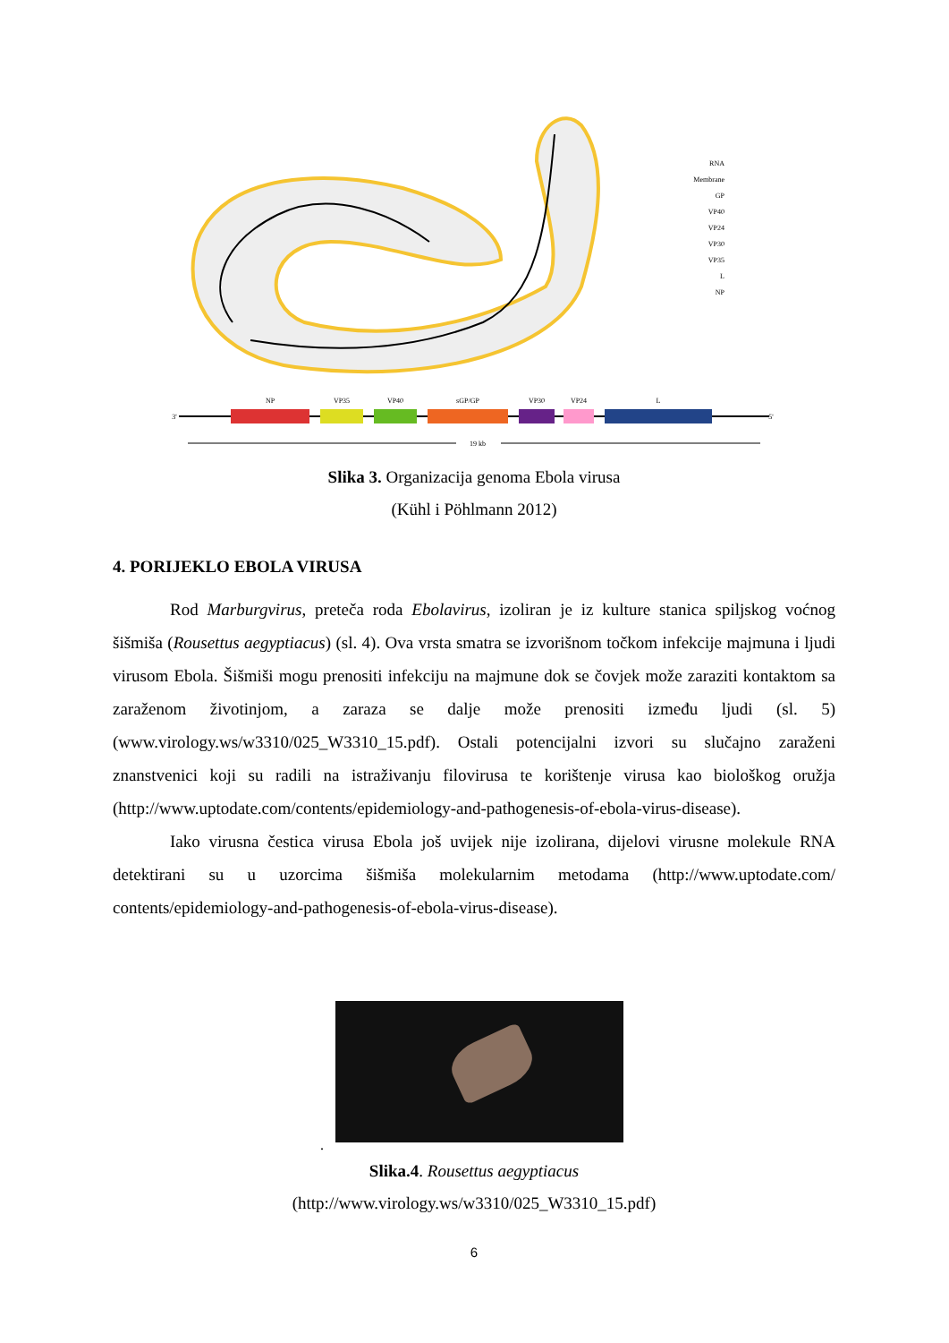RNA
Membrane
GP
VP40
VP24
VP30
VP35
L
NP
NP
VP35
VP40
sGP/GP
VP30
VP24
L
3'
5'
19 kb
Slika 3. Organizacija genoma Ebola virusa
(Kühl i Pöhlmann 2012)
4. PORIJEKLO EBOLA VIRUSA
Rod Marburgvirus, preteča roda Ebolavirus, izoliran je iz kulture stanica spiljskog voćnog šišmiša (Rousettus aegyptiacus) (sl. 4). Ova vrsta smatra se izvorišnom točkom infekcije majmuna i ljudi virusom Ebola. Šišmiši mogu prenositi infekciju na majmune dok se čovjek može zaraziti kontaktom sa zaraženom životinjom, a zaraza se dalje može prenositi između ljudi (sl. 5) (www.virology.ws/w3310/025_W3310_15.pdf). Ostali potencijalni izvori su slučajno zaraženi znanstvenici koji su radili na istraživanju filovirusa te korištenje virusa kao biološkog oružja (http://www.uptodate.com/contents/epidemiology-and-pathogenesis-of-ebola-virus-disease).
Iako virusna čestica virusa Ebola još uvijek nije izolirana, dijelovi virusne molekule RNA detektirani su u uzorcima šišmiša molekularnim metodama (http://www.uptodate.com/ contents/epidemiology-and-pathogenesis-of-ebola-virus-disease).
.
Slika.4. Rousettus aegyptiacus
(http://www.virology.ws/w3310/025_W3310_15.pdf)
6